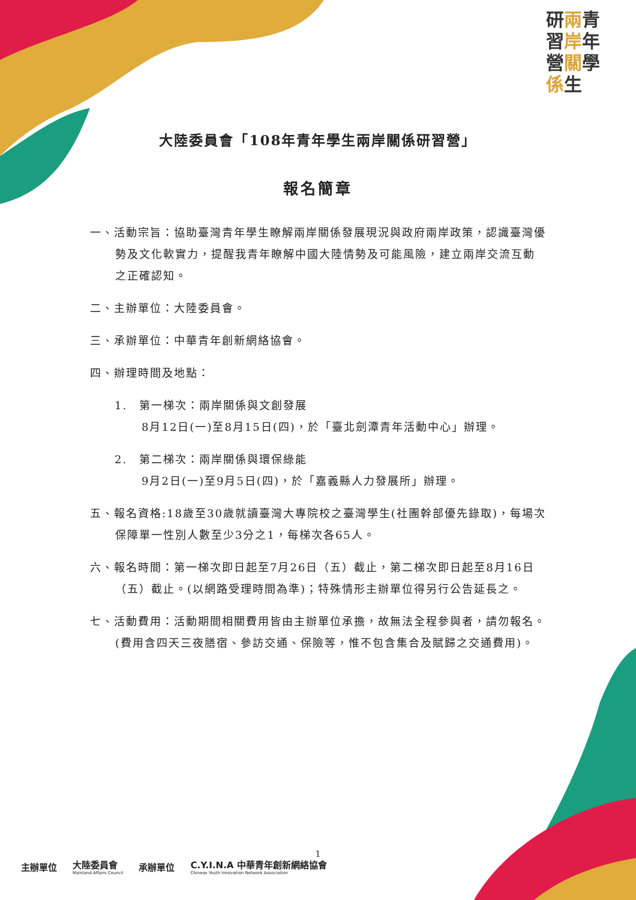研兩青 習岸年 營關學 係生
大陸委員會「108年青年學生兩岸關係研習營」
報名簡章
一、活動宗旨：協助臺灣青年學生瞭解兩岸關係發展現況與政府兩岸政策，認識臺灣優勢及文化軟實力，提醒我青年瞭解中國大陸情勢及可能風險，建立兩岸交流互動之正確認知。
二、主辦單位：大陸委員會。
三、承辦單位：中華青年創新網絡協會。
四、辦理時間及地點：
1.　第一梯次：兩岸關係與文創發展
8月12日(一)至8月15日(四)，於「臺北劍潭青年活動中心」辦理。
2.　第二梯次：兩岸關係與環保綠能
9月2日(一)至9月5日(四)，於「嘉義縣人力發展所」辦理。
五、報名資格:18歲至30歲就讀臺灣大專院校之臺灣學生(社團幹部優先錄取)，每場次保障單一性別人數至少3分之1，每梯次各65人。
六、報名時間：第一梯次即日起至7月26日（五）截止，第二梯次即日起至8月16日（五）截止。(以網路受理時間為準)；特殊情形主辦單位得另行公告延長之。
七、活動費用：活動期間相關費用皆由主辦單位承擔，故無法全程參與者，請勿報名。(費用含四天三夜膳宿、參訪交通、保險等，惟不包含集合及賦歸之交通費用)。
1
主辦單位 大陸委員會
Mainland Affairs Council 承辦單位 C.Y.I.N.A 中華青年創新網絡協會
Chinese Youth Innovation Network Association